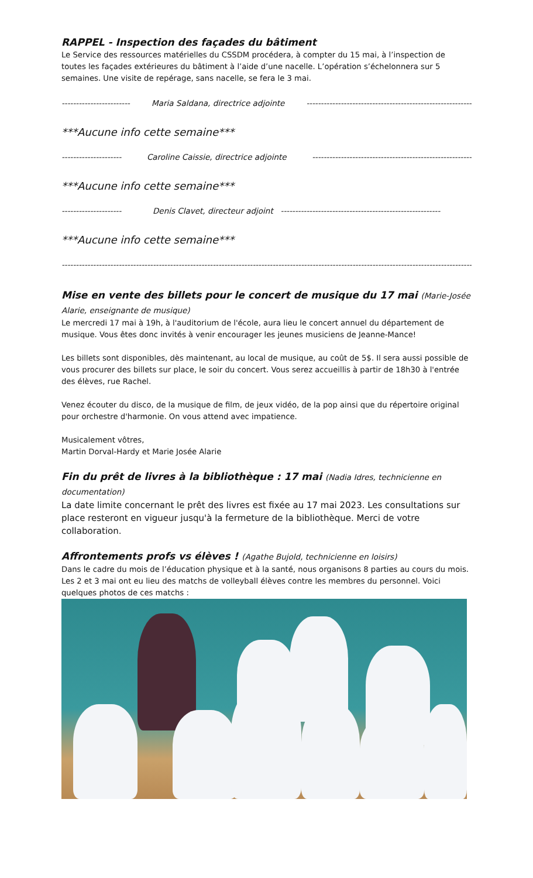RAPPEL - Inspection des façades du bâtiment
Le Service des ressources matérielles du CSSDM procédera, à compter du 15 mai, à l’inspection de toutes les façades extérieures du bâtiment à l’aide d’une nacelle. L’opération s’échelonnera sur 5 semaines. Une visite de repérage, sans nacelle, se fera le 3 mai.
------------------------ Maria Saldana, directrice adjointe ----------------------------------------------------------
***Aucune info cette semaine***
--------------------- Caroline Caissie, directrice adjointe --------------------------------------------------------
***Aucune info cette semaine***
--------------------- Denis Clavet, directeur adjoint --------------------------------------------------------
***Aucune info cette semaine***
----------------------------------------------------------------------------------------------------------------------------------------------------
Mise en vente des billets pour le concert de musique du 17 mai (Marie-Josée Alarie, enseignante de musique)
Le mercredi 17 mai à 19h, à l'auditorium de l'école, aura lieu le concert annuel du département de musique. Vous êtes donc invités à venir encourager les jeunes musiciens de Jeanne-Mance!
Les billets sont disponibles, dès maintenant, au local de musique, au coût de 5$. Il sera aussi possible de vous procurer des billets sur place, le soir du concert. Vous serez accueillis à partir de 18h30 à l'entrée des élèves, rue Rachel.
Venez écouter du disco, de la musique de film, de jeux vidéo, de la pop ainsi que du répertoire original pour orchestre d'harmonie. On vous attend avec impatience.
Musicalement vôtres,
Martin Dorval-Hardy et Marie Josée Alarie
Fin du prêt de livres à la bibliothèque : 17 mai (Nadia Idres, technicienne en documentation)
La date limite concernant le prêt des livres est fixée au 17 mai 2023. Les consultations sur place resteront en vigueur jusqu'à la fermeture de la bibliothèque. Merci de votre collaboration.
Affrontements profs vs élèves ! (Agathe Bujold, technicienne en loisirs)
Dans le cadre du mois de l’éducation physique et à la santé, nous organisons 8 parties au cours du mois. Les 2 et 3 mai ont eu lieu des matchs de volleyball élèves contre les membres du personnel. Voici quelques photos de ces matchs :